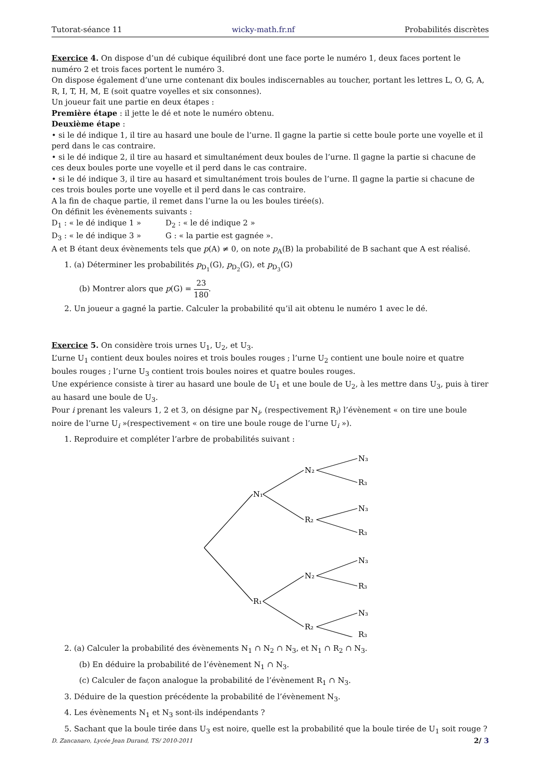Tutorat-séance 11 wicky-math.fr.nf Probabilités discrètes
Exercice 4. On dispose d’un dé cubique équilibré dont une face porte le numéro 1, deux faces portent le numéro 2 et trois faces portent le numéro 3.
On dispose également d’une urne contenant dix boules indiscernables au toucher, portant les lettres L, O, G, A, R, I, T, H, M, E (soit quatre voyelles et six consonnes).
Un joueur fait une partie en deux étapes :
Première étape : il jette le dé et note le numéro obtenu.
Deuxième étape :
• si le dé indique 1, il tire au hasard une boule de l’urne. Il gagne la partie si cette boule porte une voyelle et il perd dans le cas contraire.
• si le dé indique 2, il tire au hasard et simultanément deux boules de l’urne. Il gagne la partie si chacune de ces deux boules porte une voyelle et il perd dans le cas contraire.
• si le dé indique 3, il tire au hasard et simultanément trois boules de l’urne. Il gagne la partie si chacune de ces trois boules porte une voyelle et il perd dans le cas contraire.
A la fin de chaque partie, il remet dans l’urne la ou les boules tirée(s).
On définit les évènements suivants :
D<sub>1</sub> : « le dé indique 1 » D<sub>2</sub> : « le dé indique 2 »
D<sub>3</sub> : « le dé indique 3 » G : « la partie est gagnée ».
A et B étant deux évènements tels que p(A) ≠ 0, on note p<sub>A</sub>(B) la probabilité de B sachant que A est réalisé.
1. (a) Déterminer les probabilités p<sub>D<sub>1</sub></sub>(G), p<sub>D<sub>2</sub></sub>(G), et p<sub>D<sub>3</sub></sub>(G)
(b) Montrer alors que p(G) = 23 180.
2. Un joueur a gagné la partie. Calculer la probabilité qu’il ait obtenu le numéro 1 avec le dé.
Exercice 5. On considère trois urnes U<sub>1</sub>, U<sub>2</sub>, et U<sub>3</sub>.
L’urne U<sub>1</sub> contient deux boules noires et trois boules rouges ; l’urne U<sub>2</sub> contient une boule noire et quatre boules rouges ; l’urne U<sub>3</sub> contient trois boules noires et quatre boules rouges.
Une expérience consiste à tirer au hasard une boule de U<sub>1</sub> et une boule de U<sub>2</sub>, à les mettre dans U<sub>3</sub>, puis à tirer au hasard une boule de U<sub>3</sub>.
Pour i prenant les valeurs 1, 2 et 3, on désigne par N<sub>i</sub>, (respectivement R<sub>i</sub>) l’évènement « on tire une boule noire de l’urne U<sub>i</sub> »(respectivement « on tire une boule rouge de l’urne U<sub>i</sub> »).
1. Reproduire et compléter l’arbre de probabilités suivant :
N₁
R₁
N₂
R₂
N₂
R₂
N₃
R₃
N₃
R₃
N₃
R₃
N₃
R₃
2. (a) Calculer la probabilité des évènements N<sub>1</sub> ∩ N<sub>2</sub> ∩ N<sub>3</sub>, et N<sub>1</sub> ∩ R<sub>2</sub> ∩ N<sub>3</sub>.
(b) En déduire la probabilité de l’évènement N<sub>1</sub> ∩ N<sub>3</sub>.
(c) Calculer de façon analogue la probabilité de l’évènement R<sub>1</sub> ∩ N<sub>3</sub>.
3. Déduire de la question précédente la probabilité de l’évènement N<sub>3</sub>.
4. Les évènements N<sub>1</sub> et N<sub>3</sub> sont-ils indépendants ?
5. Sachant que la boule tirée dans U<sub>3</sub> est noire, quelle est la probabilité que la boule tirée de U<sub>1</sub> soit rouge ?
D. Zancanaro, Lycée Jean Durand, TS/ 2010-2011 2/ 3